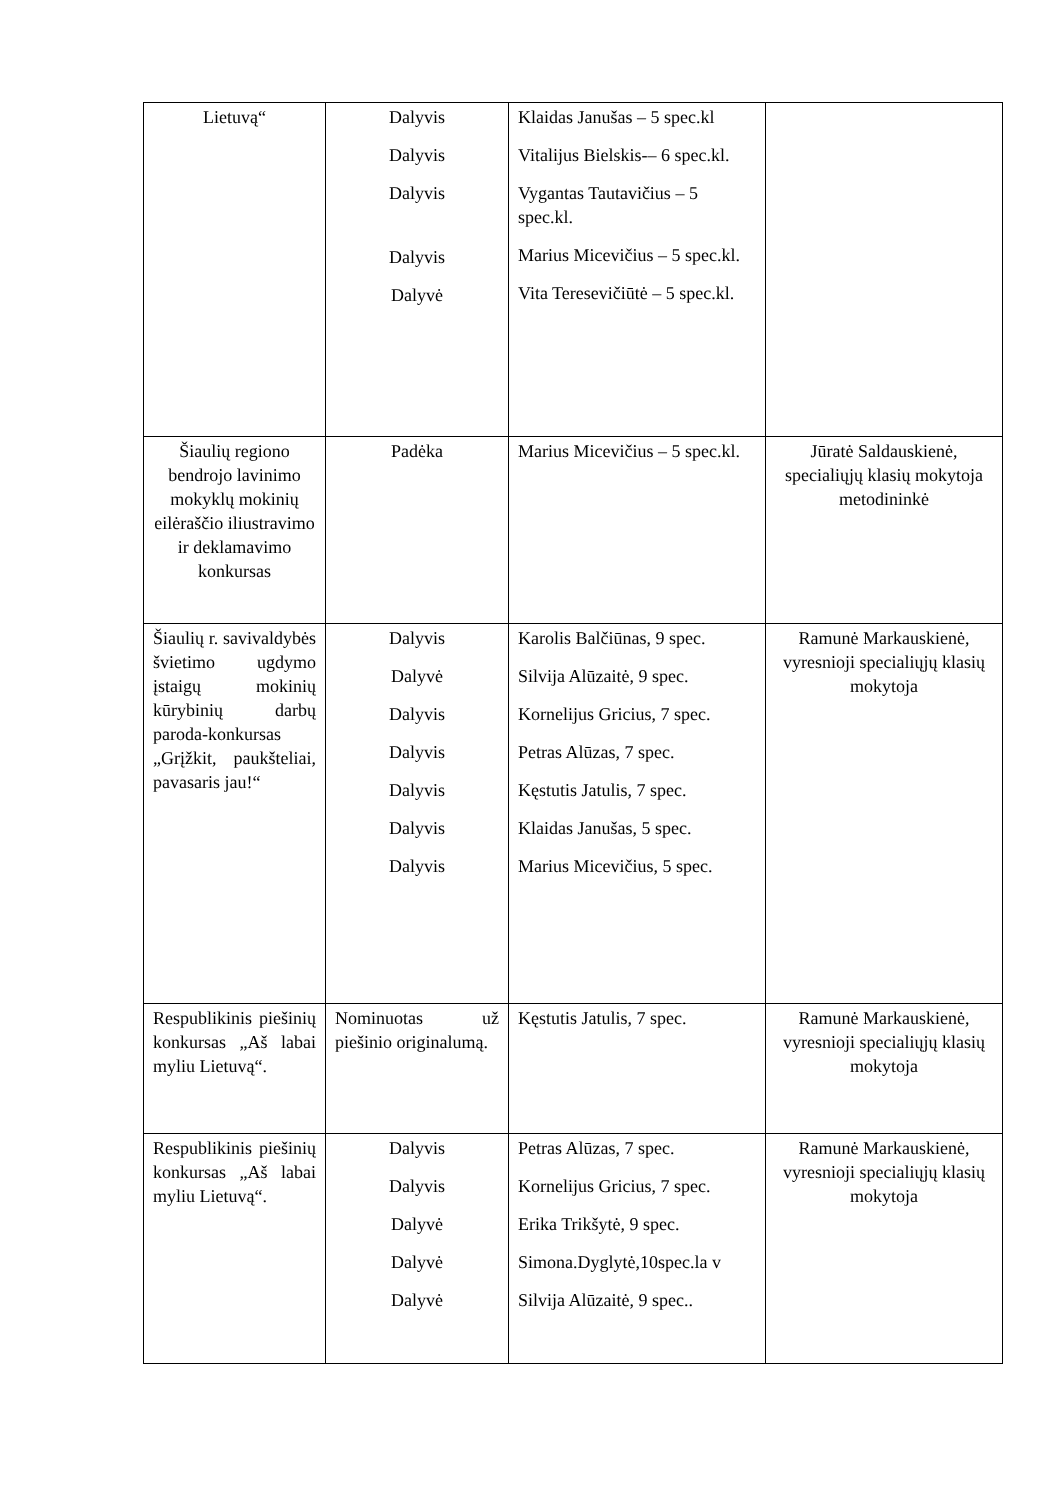| Lietuvą“ | Dalyvis Dalyvis Dalyvis Dalyvis Dalyvė | Klaidas Janušas – 5 spec.kl Vitalijus Bielskis-– 6 spec.kl. Vygantas Tautavičius – 5 spec.kl. Marius Micevičius – 5 spec.kl. Vita Teresevičiūtė – 5 spec.kl. | |
| Šiaulių regiono bendrojo lavinimo mokyklų mokinių eilėraščio iliustravimo ir deklamavimo konkursas | Padėka | Marius Micevičius – 5 spec.kl. | Jūratė Saldauskienė, specialiųjų klasių mokytoja metodininkė |
| Šiaulių r. savivaldybės švietimo ugdymo įstaigų mokinių kūrybinių darbų paroda-konkursas „Grįžkit, paukšteliai, pavasaris jau!“ | Dalyvis Dalyvė Dalyvis Dalyvis Dalyvis Dalyvis Dalyvis | Karolis Balčiūnas, 9 spec. Silvija Alūzaitė, 9 spec. Kornelijus Gricius, 7 spec. Petras Alūzas, 7 spec. Kęstutis Jatulis, 7 spec. Klaidas Janušas, 5 spec. Marius Micevičius, 5 spec. | Ramunė Markauskienė, vyresnioji specialiųjų klasių mokytoja |
| Respublikinis piešinių konkursas „Aš labai myliu Lietuvą“. | Nominuotas už piešinio originalumą. | Kęstutis Jatulis, 7 spec. | Ramunė Markauskienė, vyresnioji specialiųjų klasių mokytoja |
| Respublikinis piešinių konkursas „Aš labai myliu Lietuvą“. | Dalyvis Dalyvis Dalyvė Dalyvė Dalyvė | Petras Alūzas, 7 spec. Kornelijus Gricius, 7 spec. Erika Trikšytė, 9 spec. Simona.Dyglytė,10spec.la v Silvija Alūzaitė, 9 spec.. | Ramunė Markauskienė, vyresnioji specialiųjų klasių mokytoja |